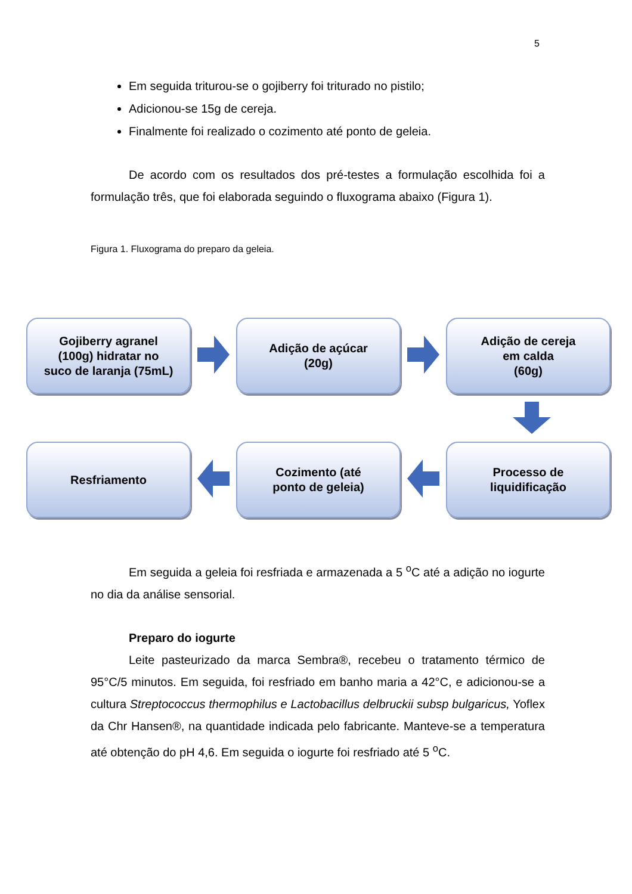5
Em seguida triturou-se o gojiberry foi triturado no pistilo;
Adicionou-se 15g de cereja.
Finalmente foi realizado o cozimento até ponto de geleia.
De acordo com os resultados dos pré-testes a formulação escolhida foi a formulação três, que foi elaborada seguindo o fluxograma abaixo (Figura 1).
Figura 1. Fluxograma do preparo da geleia.
Gojiberry agranel
(100g) hidratar no
suco de laranja (75mL)
Adição de açúcar
(20g)
Adição de cereja
em calda
(60g)
Resfriamento
Cozimento (até
ponto de geleia)
Processo de
liquidificação
Em seguida a geleia foi resfriada e armazenada a 5 <sup>o</sup>C até a adição no iogurte no dia da análise sensorial.
Preparo do iogurte
Leite pasteurizado da marca Sembra®, recebeu o tratamento térmico de 95°C/5 minutos. Em seguida, foi resfriado em banho maria a 42°C, e adicionou-se a cultura Streptococcus thermophilus e Lactobacillus delbruckii subsp bulgaricus, Yoflex da Chr Hansen®, na quantidade indicada pelo fabricante. Manteve-se a temperatura até obtenção do pH 4,6. Em seguida o iogurte foi resfriado até 5 <sup>o</sup>C.